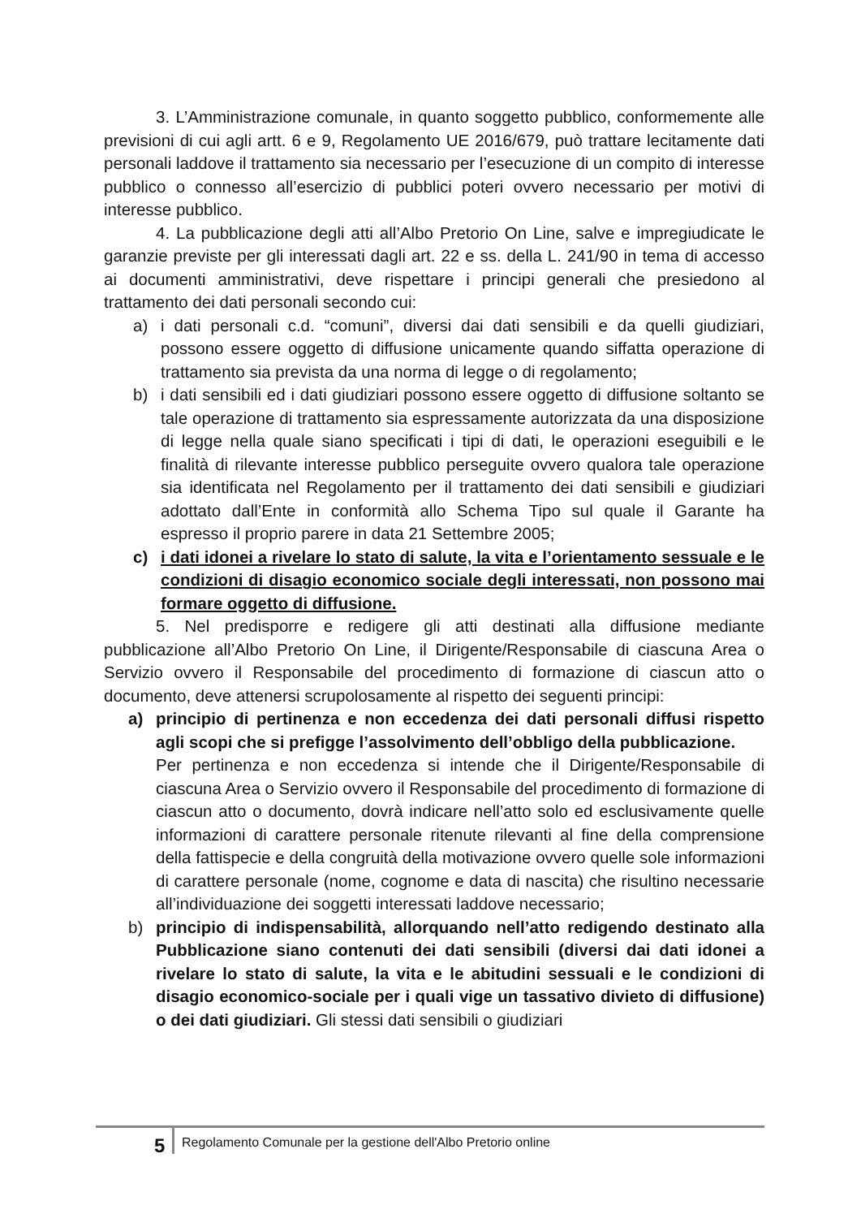3. L’Amministrazione comunale, in quanto soggetto pubblico, conformemente alle previsioni di cui agli artt. 6 e 9, Regolamento UE 2016/679, può trattare lecitamente dati personali laddove il trattamento sia necessario per l’esecuzione di un compito di interesse pubblico o connesso all’esercizio di pubblici poteri ovvero necessario per motivi di interesse pubblico.
4. La pubblicazione degli atti all’Albo Pretorio On Line, salve e impregiudicate le garanzie previste per gli interessati dagli art. 22 e ss. della L. 241/90 in tema di accesso ai documenti amministrativi, deve rispettare i principi generali che presiedono al trattamento dei dati personali secondo cui:
a) i dati personali c.d. “comuni”, diversi dai dati sensibili e da quelli giudiziari, possono essere oggetto di diffusione unicamente quando siffatta operazione di trattamento sia prevista da una norma di legge o di regolamento;
b) i dati sensibili ed i dati giudiziari possono essere oggetto di diffusione soltanto se tale operazione di trattamento sia espressamente autorizzata da una disposizione di legge nella quale siano specificati i tipi di dati, le operazioni eseguibili e le finalità di rilevante interesse pubblico perseguite ovvero qualora tale operazione sia identificata nel Regolamento per il trattamento dei dati sensibili e giudiziari adottato dall’Ente in conformità allo Schema Tipo sul quale il Garante ha espresso il proprio parere in data 21 Settembre 2005;
c) i dati idonei a rivelare lo stato di salute, la vita e l’orientamento sessuale e le condizioni di disagio economico sociale degli interessati, non possono mai formare oggetto di diffusione.
5. Nel predisporre e redigere gli atti destinati alla diffusione mediante pubblicazione all’Albo Pretorio On Line, il Dirigente/Responsabile di ciascuna Area o Servizio ovvero il Responsabile del procedimento di formazione di ciascun atto o documento, deve attenersi scrupolosamente al rispetto dei seguenti principi:
a) principio di pertinenza e non eccedenza dei dati personali diffusi rispetto agli scopi che si prefigge l’assolvimento dell’obbligo della pubblicazione.
Per pertinenza e non eccedenza si intende che il Dirigente/Responsabile di ciascuna Area o Servizio ovvero il Responsabile del procedimento di formazione di ciascun atto o documento, dovrà indicare nell’atto solo ed esclusivamente quelle informazioni di carattere personale ritenute rilevanti al fine della comprensione della fattispecie e della congruità della motivazione ovvero quelle sole informazioni di carattere personale (nome, cognome e data di nascita) che risultino necessarie all’individuazione dei soggetti interessati laddove necessario;
b) principio di indispensabilità, allorquando nell’atto redigendo destinato alla Pubblicazione siano contenuti dei dati sensibili (diversi dai dati idonei a rivelare lo stato di salute, la vita e le abitudini sessuali e le condizioni di disagio economico-sociale per i quali vige un tassativo divieto di diffusione) o dei dati giudiziari. Gli stessi dati sensibili o giudiziari
5 Regolamento Comunale per la gestione dell'Albo Pretorio online